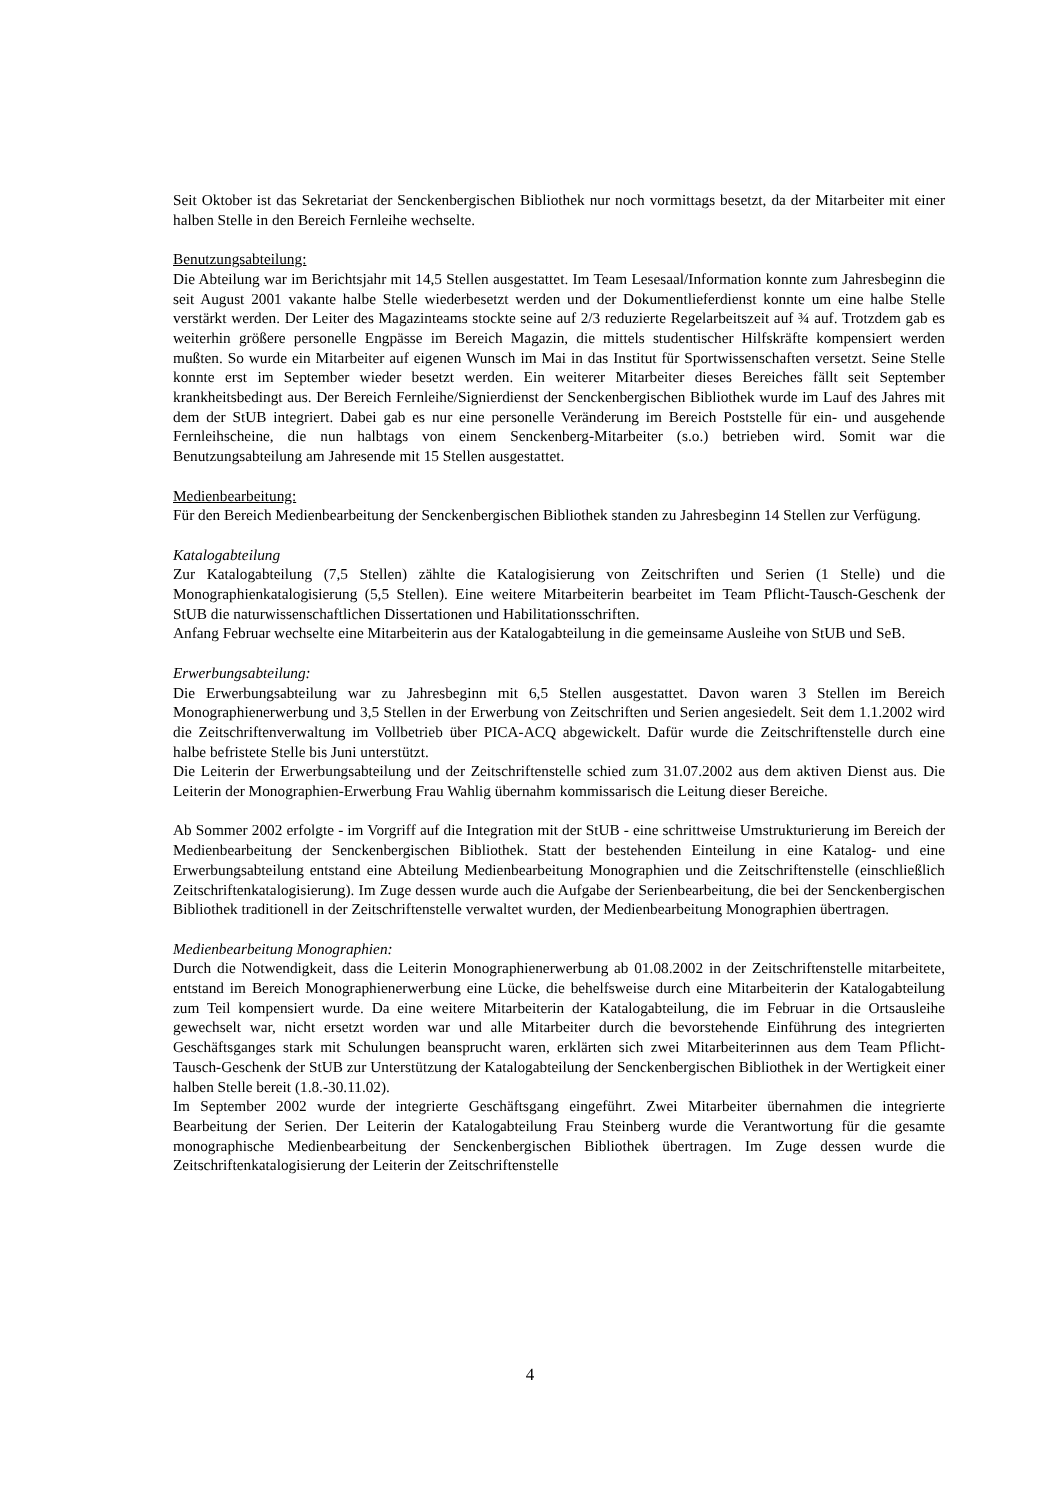Seit Oktober ist das Sekretariat der Senckenbergischen Bibliothek nur noch vormittags besetzt, da der Mitarbeiter mit einer halben Stelle in den Bereich Fernleihe wechselte.
Benutzungsabteilung:
Die Abteilung war im Berichtsjahr mit 14,5 Stellen ausgestattet. Im Team Lesesaal/Information konnte zum Jahresbeginn die seit August 2001 vakante halbe Stelle wiederbesetzt werden und der Dokumentlieferdienst konnte um eine halbe Stelle verstärkt werden. Der Leiter des Magazinteams stockte seine auf 2/3 reduzierte Regelarbeitszeit auf ¾ auf. Trotzdem gab es weiterhin größere personelle Engpässe im Bereich Magazin, die mittels studentischer Hilfskräfte kompensiert werden mußten. So wurde ein Mitarbeiter auf eigenen Wunsch im Mai in das Institut für Sportwissenschaften versetzt. Seine Stelle konnte erst im September wieder besetzt werden. Ein weiterer Mitarbeiter dieses Bereiches fällt seit September krankheitsbedingt aus. Der Bereich Fernleihe/Signierdienst der Senckenbergischen Bibliothek wurde im Lauf des Jahres mit dem der StUB integriert. Dabei gab es nur eine personelle Veränderung im Bereich Poststelle für ein- und ausgehende Fernleihscheine, die nun halbtags von einem Senckenberg-Mitarbeiter (s.o.) betrieben wird. Somit war die Benutzungsabteilung am Jahresende mit 15 Stellen ausgestattet.
Medienbearbeitung:
Für den Bereich Medienbearbeitung der Senckenbergischen Bibliothek standen zu Jahresbeginn 14 Stellen zur Verfügung.
Katalogabteilung
Zur Katalogabteilung (7,5 Stellen) zählte die Katalogisierung von Zeitschriften und Serien (1 Stelle) und die Monographienkatalogisierung (5,5 Stellen). Eine weitere Mitarbeiterin bearbeitet im Team Pflicht-Tausch-Geschenk der StUB die naturwissenschaftlichen Dissertationen und Habilitationsschriften.
Anfang Februar wechselte eine Mitarbeiterin aus der Katalogabteilung in die gemeinsame Ausleihe von StUB und SeB.
Erwerbungsabteilung:
Die Erwerbungsabteilung war zu Jahresbeginn mit 6,5 Stellen ausgestattet. Davon waren 3 Stellen im Bereich Monographienerwerbung und 3,5 Stellen in der Erwerbung von Zeitschriften und Serien angesiedelt. Seit dem 1.1.2002 wird die Zeitschriftenverwaltung im Vollbetrieb über PICA-ACQ abgewickelt. Dafür wurde die Zeitschriftenstelle durch eine halbe befristete Stelle bis Juni unterstützt.
Die Leiterin der Erwerbungsabteilung und der Zeitschriftenstelle schied zum 31.07.2002 aus dem aktiven Dienst aus. Die Leiterin der Monographien-Erwerbung Frau Wahlig übernahm kommissarisch die Leitung dieser Bereiche.
Ab Sommer 2002 erfolgte - im Vorgriff auf die Integration mit der StUB - eine schrittweise Umstrukturierung im Bereich der Medienbearbeitung der Senckenbergischen Bibliothek. Statt der bestehenden Einteilung in eine Katalog- und eine Erwerbungsabteilung entstand eine Abteilung Medienbearbeitung Monographien und die Zeitschriftenstelle (einschließlich Zeitschriftenkatalogisierung). Im Zuge dessen wurde auch die Aufgabe der Serienbearbeitung, die bei der Senckenbergischen Bibliothek traditionell in der Zeitschriftenstelle verwaltet wurden, der Medienbearbeitung Monographien übertragen.
Medienbearbeitung Monographien:
Durch die Notwendigkeit, dass die Leiterin Monographienerwerbung ab 01.08.2002 in der Zeitschriftenstelle mitarbeitete, entstand im Bereich Monographienerwerbung eine Lücke, die behelfsweise durch eine Mitarbeiterin der Katalogabteilung zum Teil kompensiert wurde. Da eine weitere Mitarbeiterin der Katalogabteilung, die im Februar in die Ortsausleihe gewechselt war, nicht ersetzt worden war und alle Mitarbeiter durch die bevorstehende Einführung des integrierten Geschäftsganges stark mit Schulungen beansprucht waren, erklärten sich zwei Mitarbeiterinnen aus dem Team Pflicht-Tausch-Geschenk der StUB zur Unterstützung der Katalogabteilung der Senckenbergischen Bibliothek in der Wertigkeit einer halben Stelle bereit (1.8.-30.11.02).
Im September 2002 wurde der integrierte Geschäftsgang eingeführt. Zwei Mitarbeiter übernahmen die integrierte Bearbeitung der Serien. Der Leiterin der Katalogabteilung Frau Steinberg wurde die Verantwortung für die gesamte monographische Medienbearbeitung der Senckenbergischen Bibliothek übertragen. Im Zuge dessen wurde die Zeitschriftenkatalogisierung der Leiterin der Zeitschriftenstelle
4